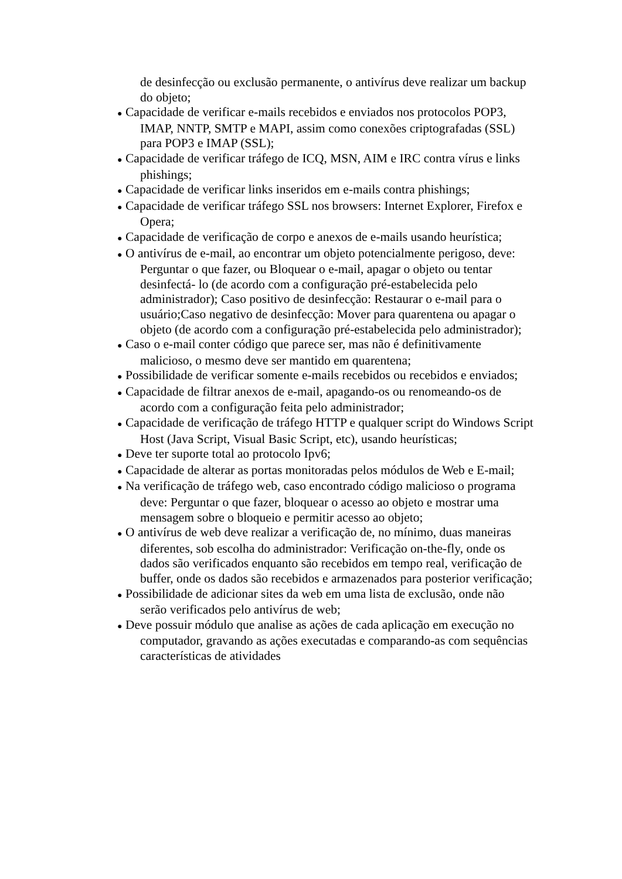de desinfecção ou exclusão permanente, o antivírus deve realizar um backup do objeto;
● Capacidade de verificar e-mails recebidos e enviados nos protocolos POP3, IMAP, NNTP, SMTP e MAPI, assim como conexões criptografadas (SSL) para POP3 e IMAP (SSL);
● Capacidade de verificar tráfego de ICQ, MSN, AIM e IRC contra vírus e links phishings;
● Capacidade de verificar links inseridos em e-mails contra phishings;
● Capacidade de verificar tráfego SSL nos browsers: Internet Explorer, Firefox e Opera;
● Capacidade de verificação de corpo e anexos de e-mails usando heurística;
● O antivírus de e-mail, ao encontrar um objeto potencialmente perigoso, deve: Perguntar o que fazer, ou Bloquear o e-mail, apagar o objeto ou tentar desinfectá- lo (de acordo com a configuração pré-estabelecida pelo administrador); Caso positivo de desinfecção: Restaurar o e-mail para o usuário;Caso negativo de desinfecção: Mover para quarentena ou apagar o objeto (de acordo com a configuração pré-estabelecida pelo administrador);
● Caso o e-mail conter código que parece ser, mas não é definitivamente malicioso, o mesmo deve ser mantido em quarentena;
● Possibilidade de verificar somente e-mails recebidos ou recebidos e enviados;
● Capacidade de filtrar anexos de e-mail, apagando-os ou renomeando-os de acordo com a configuração feita pelo administrador;
● Capacidade de verificação de tráfego HTTP e qualquer script do Windows Script Host (Java Script, Visual Basic Script, etc), usando heurísticas;
● Deve ter suporte total ao protocolo Ipv6;
● Capacidade de alterar as portas monitoradas pelos módulos de Web e E-mail;
● Na verificação de tráfego web, caso encontrado código malicioso o programa deve: Perguntar o que fazer, bloquear o acesso ao objeto e mostrar uma mensagem sobre o bloqueio e permitir acesso ao objeto;
● O antivírus de web deve realizar a verificação de, no mínimo, duas maneiras diferentes, sob escolha do administrador: Verificação on-the-fly, onde os dados são verificados enquanto são recebidos em tempo real, verificação de buffer, onde os dados são recebidos e armazenados para posterior verificação;
● Possibilidade de adicionar sites da web em uma lista de exclusão, onde não serão verificados pelo antivírus de web;
● Deve possuir módulo que analise as ações de cada aplicação em execução no computador, gravando as ações executadas e comparando-as com sequências características de atividades